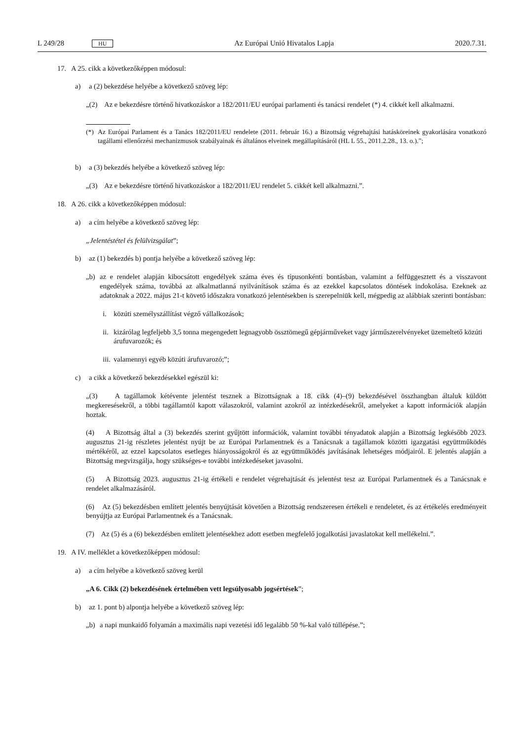L 249/28 HU Az Európai Unió Hivatalos Lapja 2020.7.31.
17. A 25. cikk a következőképpen módosul:
a) a (2) bekezdése helyébe a következő szöveg lép:
„(2) Az e bekezdésre történő hivatkozáskor a 182/2011/EU európai parlamenti és tanácsi rendelet (*) 4. cikkét kell alkalmazni.
(*) Az Európai Parlament és a Tanács 182/2011/EU rendelete (2011. február 16.) a Bizottság végrehajtási hatásköreinek gyakorlására vonatkozó tagállami ellenőrzési mechanizmusok szabályainak és általános elveinek megállapításáról (HL L 55., 2011.2.28., 13. o.).”;
b) a (3) bekezdés helyébe a következő szöveg lép:
„(3) Az e bekezdésre történő hivatkozáskor a 182/2011/EU rendelet 5. cikkét kell alkalmazni.”.
18. A 26. cikk a következőképpen módosul:
a) a cím helyébe a következő szöveg lép:
„Jelentéstétel és felülvizsgálat”;
b) az (1) bekezdés b) pontja helyébe a következő szöveg lép:
„b) az e rendelet alapján kibocsátott engedélyek száma éves és típusonkénti bontásban, valamint a felfüggesztett és a visszavont engedélyek száma, továbbá az alkalmatlanná nyilvánítások száma és az ezekkel kapcsolatos döntések indokolása. Ezeknek az adatoknak a 2022. május 21-t követő időszakra vonatkozó jelentésekben is szerepelniük kell, mégpedig az alábbiak szerinti bontásban:
i. közúti személyszállítást végző vállalkozások;
ii. kizárólag legfeljebb 3,5 tonna megengedett legnagyobb össztömegű gépjárműveket vagy járműszerelvényeket üzemeltető közúti árufuvarozók; és
iii. valamennyi egyéb közúti árufuvarozó;”;
c) a cikk a következő bekezdésekkel egészül ki:
„(3) A tagállamok kétévente jelentést tesznek a Bizottságnak a 18. cikk (4)–(9) bekezdésével összhangban általuk küldött megkeresésekről, a többi tagállamtól kapott válaszokról, valamint azokról az intézkedésekről, amelyeket a kapott információk alapján hoztak.
(4) A Bizottság által a (3) bekezdés szerint gyűjtött információk, valamint további tényadatok alapján a Bizottság legkésőbb 2023. augusztus 21-ig részletes jelentést nyújt be az Európai Parlamentnek és a Tanácsnak a tagállamok közötti igazgatási együttműködés mértékéről, az ezzel kapcsolatos esetleges hiányosságokról és az együttműködés javításának lehetséges módjairól. E jelentés alapján a Bizottság megvizsgálja, hogy szükséges-e további intézkedéseket javasolni.
(5) A Bizottság 2023. augusztus 21-ig értékeli e rendelet végrehajtását és jelentést tesz az Európai Parlamentnek és a Tanácsnak e rendelet alkalmazásáról.
(6) Az (5) bekezdésben említett jelentés benyújtását követően a Bizottság rendszeresen értékeli e rendeletet, és az értékelés eredményeit benyújtja az Európai Parlamentnek és a Tanácsnak.
(7) Az (5) és a (6) bekezdésben említett jelentésekhez adott esetben megfelelő jogalkotási javaslatokat kell mellékelni.”.
19. A IV. melléklet a következőképpen módosul:
a) a cím helyébe a következő szöveg kerül
„A 6. Cikk (2) bekezdésének értelmében vett legsúlyosabb jogsértések”;
b) az 1. pont b) alpontja helyébe a következő szöveg lép:
„b) a napi munkaidő folyamán a maximális napi vezetési idő legalább 50 %-kal való túllépése.”;